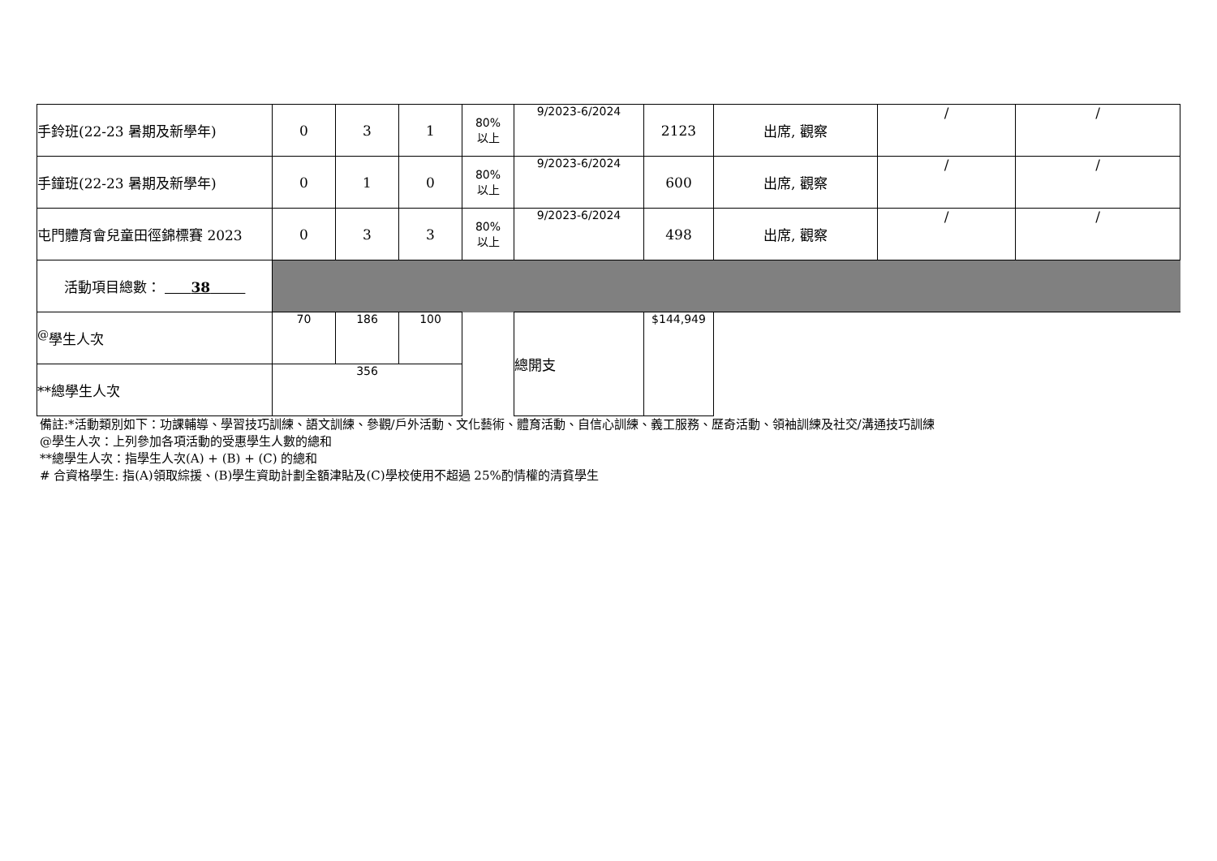| 手鈴班(22-23 暑期及新學年) | 0 | 3 | 1 | 80% 以上 | 9/2023-6/2024 | 2123 | 出席, 觀察 | / | / |
| 手鐘班(22-23 暑期及新學年) | 0 | 1 | 0 | 80% 以上 | 9/2023-6/2024 | 600 | 出席, 觀察 | / | / |
| 屯門體育會兒童田徑錦標賽 2023 | 0 | 3 | 3 | 80% 以上 | 9/2023-6/2024 | 498 | 出席, 觀察 | / | / |
| 活動項目總數： 38 | | | | | | | | | |
| <sup>@</sup>學生人次 | 70 | 186 | 100 | | 總開支 | $144,949 | | | |
| **總學生人次 | 356 | | | | | | | | |
備註:*活動類別如下：功課輔導、學習技巧訓練、語文訓練、參觀/戶外活動、文化藝術、體育活動、自信心訓練、義工服務、歷奇活動、領袖訓練及社交/溝通技巧訓練
@學生人次：上列參加各項活動的受惠學生人數的總和
**總學生人次：指學生人次(A) + (B) + (C) 的總和
# 合資格學生: 指(A)領取綜援、(B)學生資助計劃全額津貼及(C)學校使用不超過 25%酌情權的清貧學生